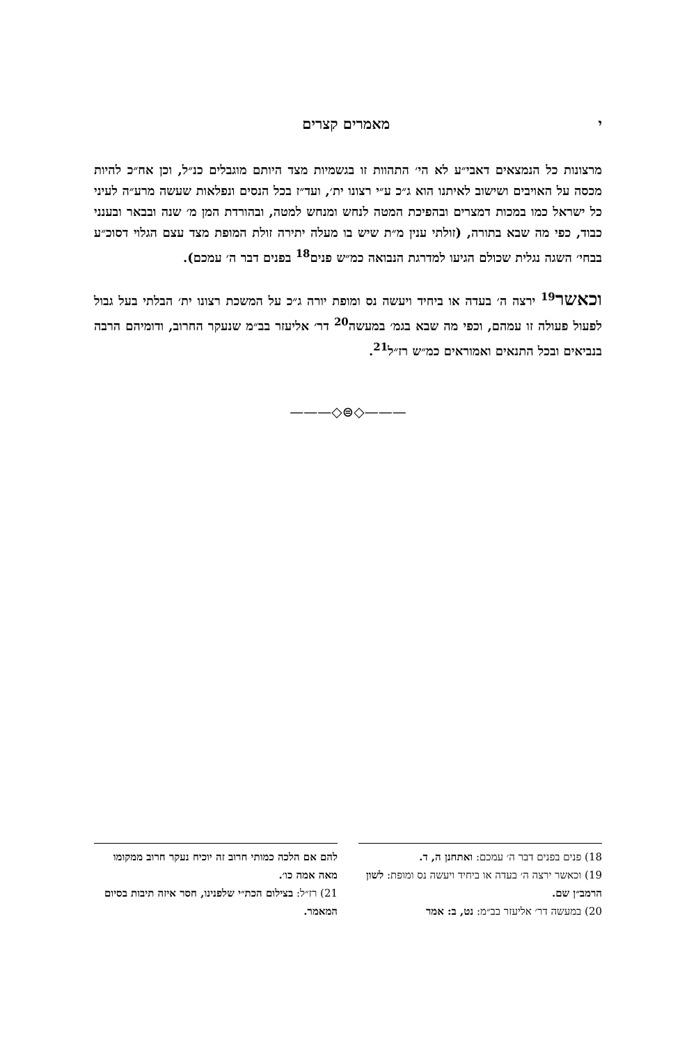י מאמרים קצרים
מרצונות כל הנמצאים דאבי״ע לא הי׳ התהוות זו בגשמיות מצד היותם מוגבלים כנ״ל, וכן אח״כ להיות מכסה על האויבים ושישוב לאיתנו הוא ג״כ ע״י רצונו ית׳, ועד״ז בכל הנסים ונפלאות שעשה מרע״ה לעיני כל ישראל כמו במכות דמצרים ובהפיכת המטה לנחש ומנחש למטה, ובהורדת המן מ׳ שנה ובבאר ובענני כבוד, כפי מה שבא בתורה, (זולתי ענין מ״ת שיש בו מעלה יתירה זולת המופת מצד עצם הגלוי דסוכ״ע בבחי׳ השגה נגלית שכולם הגיעו למדרגת הנבואה כמ״ש פנים<sup>18</sup> בפנים דבר ה׳ עמכם).
וכאשר<sup>19</sup> ירצה ה׳ בעדה או ביחיד ויעשה נס ומופת יורה ג״כ על המשכת רצונו ית׳ הבלתי בעל גבול לפעול פעולה זו עמהם, וכפי מה שבא בגמ׳ במעשה<sup>20</sup> דר׳ אליעזר בב״מ שנעקר החרוב, ודומיהם הרבה בנביאים ובכל התנאים ואמוראים כמ״ש רז״ל<sup>21</sup>.
———◇⊜◇———
18) פנים בפנים דבר ה׳ עמכם: ואתחנן ה, ד.
19) וכאשר ירצה ה׳ בעדה או ביחיד ויעשה נס ומופת: לשון הרמב״ן שם.
20) במעשה דר׳ אליעזר בב״מ: נט, ב: אמר
להם אם הלכה כמותי חרוב זה יוכיח נעקר חרוב ממקומו מאה אמה כו׳.
21) רז״ל: בצילום הכת״י שלפנינו, חסר איזה תיבות בסיום המאמר.